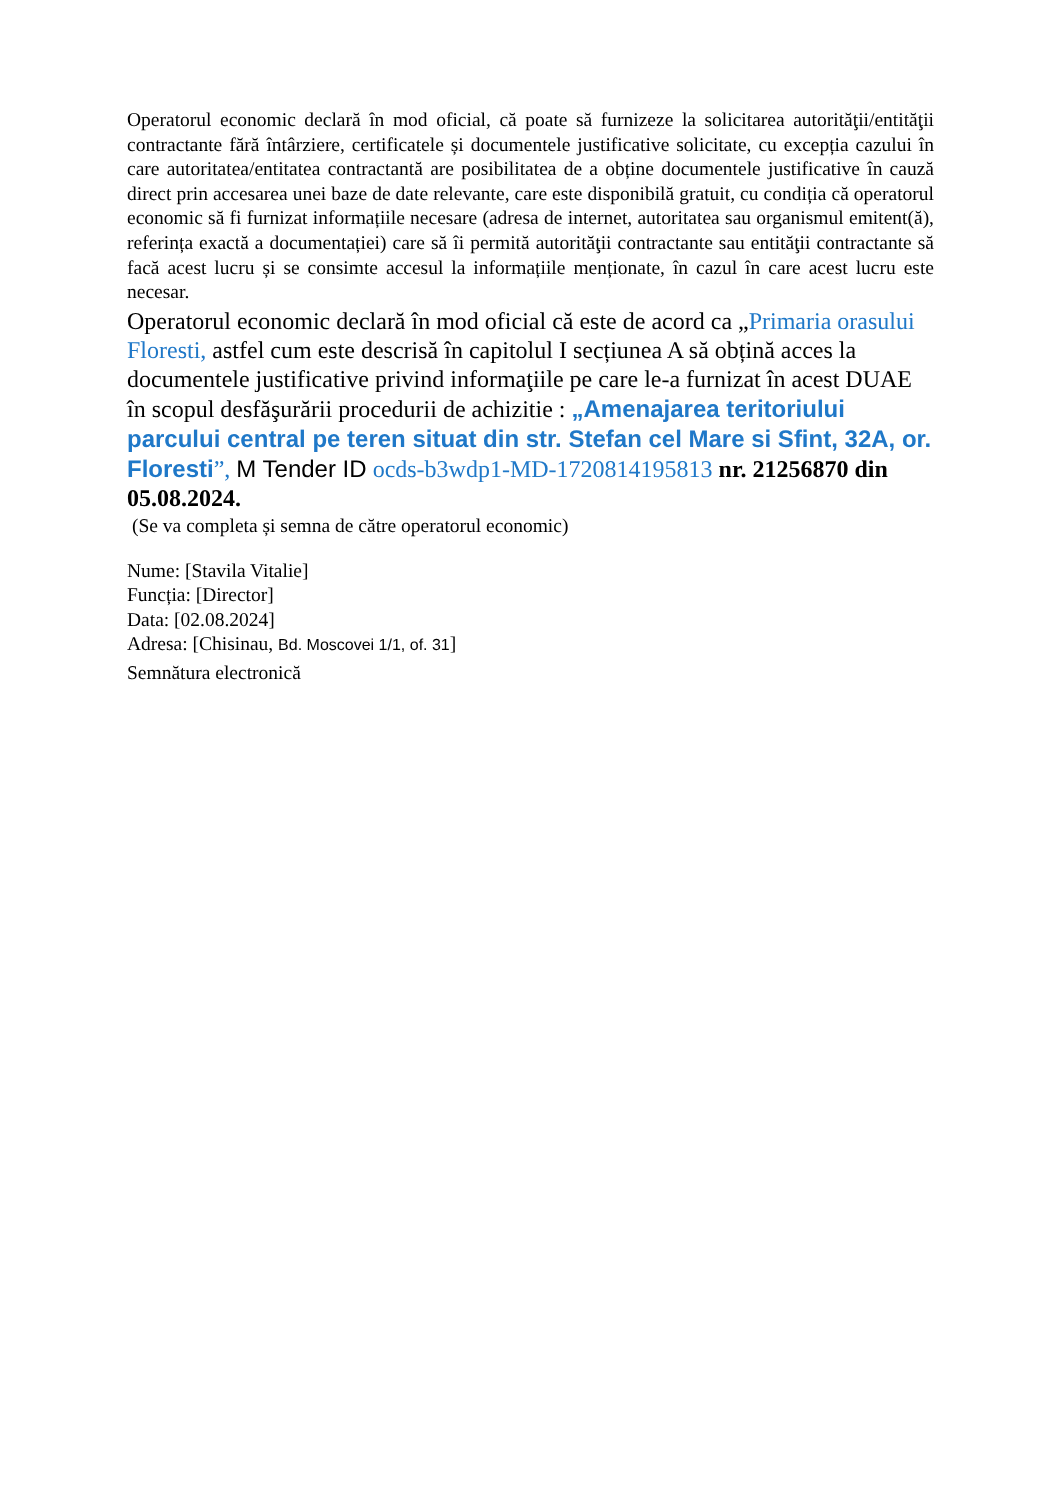Operatorul economic declară în mod oficial, că poate să furnizeze la solicitarea autorităţii/entităţii contractante fără întârziere, certificatele și documentele justificative solicitate, cu excepția cazului în care autoritatea/entitatea contractantă are posibilitatea de a obține documentele justificative în cauză direct prin accesarea unei baze de date relevante, care este disponibilă gratuit, cu condiția că operatorul economic să fi furnizat informațiile necesare (adresa de internet, autoritatea sau organismul emitent(ă), referința exactă a documentației) care să îi permită autorităţii contractante sau entităţii contractante să facă acest lucru și se consimte accesul la informațiile menționate, în cazul în care acest lucru este necesar.
Operatorul economic declară în mod oficial că este de acord ca „Primaria orasului Floresti, astfel cum este descrisă în capitolul I secțiunea A să obțină acces la documentele justificative privind informaţiile pe care le-a furnizat în acest DUAE în scopul desfăşurării procedurii de achizitie : „Amenajarea teritoriului parcului central pe teren situat din str. Stefan cel Mare si Sfint, 32A, or. Floresti”, M Tender ID ocds-b3wdp1-MD-1720814195813 nr. 21256870 din 05.08.2024.
(Se va completa și semna de către operatorul economic)
Nume: [Stavila Vitalie]
Funcția: [Director]
Data: [02.08.2024]
Adresa: [Chisinau, Bd. Moscovei 1/1, of. 31]
Semnătura electronică